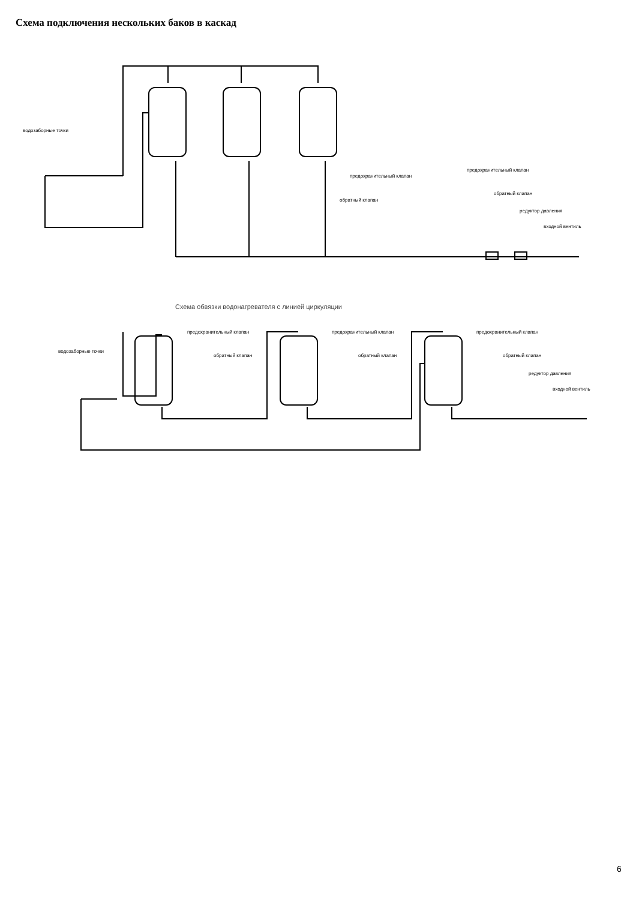Схема подключения нескольких баков в каскад
водозаборные точки
предохранительный клапан
обратный клапан
предохранительный клапан
обратный клапан
редуктор давления
входной вентиль
Схема обвязки водонагревателя с линией циркуляции
водозаборные точки
предохранительный клапан
обратный клапан
предохранительный клапан
обратный клапан
предохранительный клапан
обратный клапан
редуктор давления
входной вентиль
6